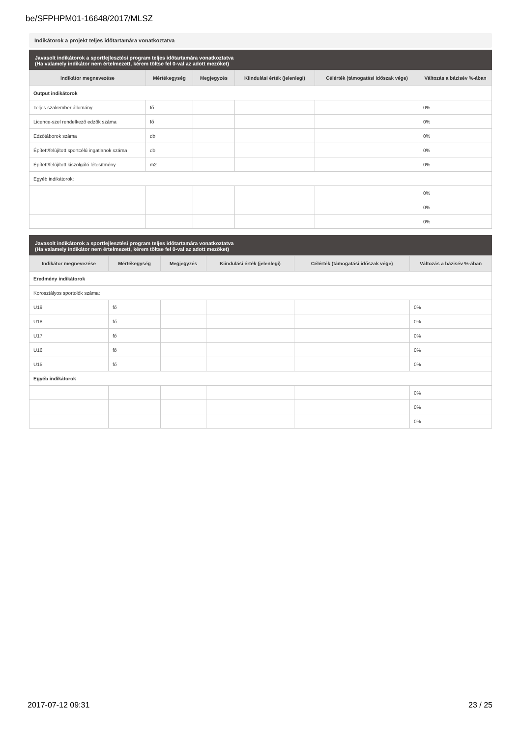be/SFPHPM01-16648/2017/MLSZ
Indikátorok a projekt teljes időtartamára vonatkoztatva
Javasolt indikátorok a sportfejlesztési program teljes időtartamára vonatkoztatva
(Ha valamely indikátor nem értelmezett, kérem töltse fel 0-val az adott mezőket)
| Indikátor megnevezése | Mértékegység | Megjegyzés | Kiindulási érték (jelenlegi) | Célérték (támogatási időszak vége) | Változás a bázisév %-ában |
| --- | --- | --- | --- | --- | --- |
| Output indikátorok | | | | | |
| Teljes szakember állomány | fő | | | | 0% |
| Licence-szel rendelkező edzők száma | fő | | | | 0% |
| Edzőtáborok száma | db | | | | 0% |
| Épített/felújított sportcélú ingatlanok száma | db | | | | 0% |
| Épített/felújított kiszolgáló létesítmény | m2 | | | | 0% |
| Egyéb indikátorok: | | | | | |
| | | | | | 0% |
| | | | | | 0% |
| | | | | | 0% |
Javasolt indikátorok a sportfejlesztési program teljes időtartamára vonatkoztatva
(Ha valamely indikátor nem értelmezett, kérem töltse fel 0-val az adott mezőket)
| Indikátor megnevezése | Mértékegység | Megjegyzés | Kiindulási érték (jelenlegi) | Célérték (támogatási időszak vége) | Változás a bázisév %-ában |
| --- | --- | --- | --- | --- | --- |
| Eredmény indikátorok | | | | | |
| Korosztályos sportolók száma: | | | | | |
| U19 | fő | | | | 0% |
| U18 | fő | | | | 0% |
| U17 | fő | | | | 0% |
| U16 | fő | | | | 0% |
| U15 | fő | | | | 0% |
| Egyéb indikátorok | | | | | |
| | | | | | 0% |
| | | | | | 0% |
| | | | | | 0% |
2017-07-12 09:31 23 / 25